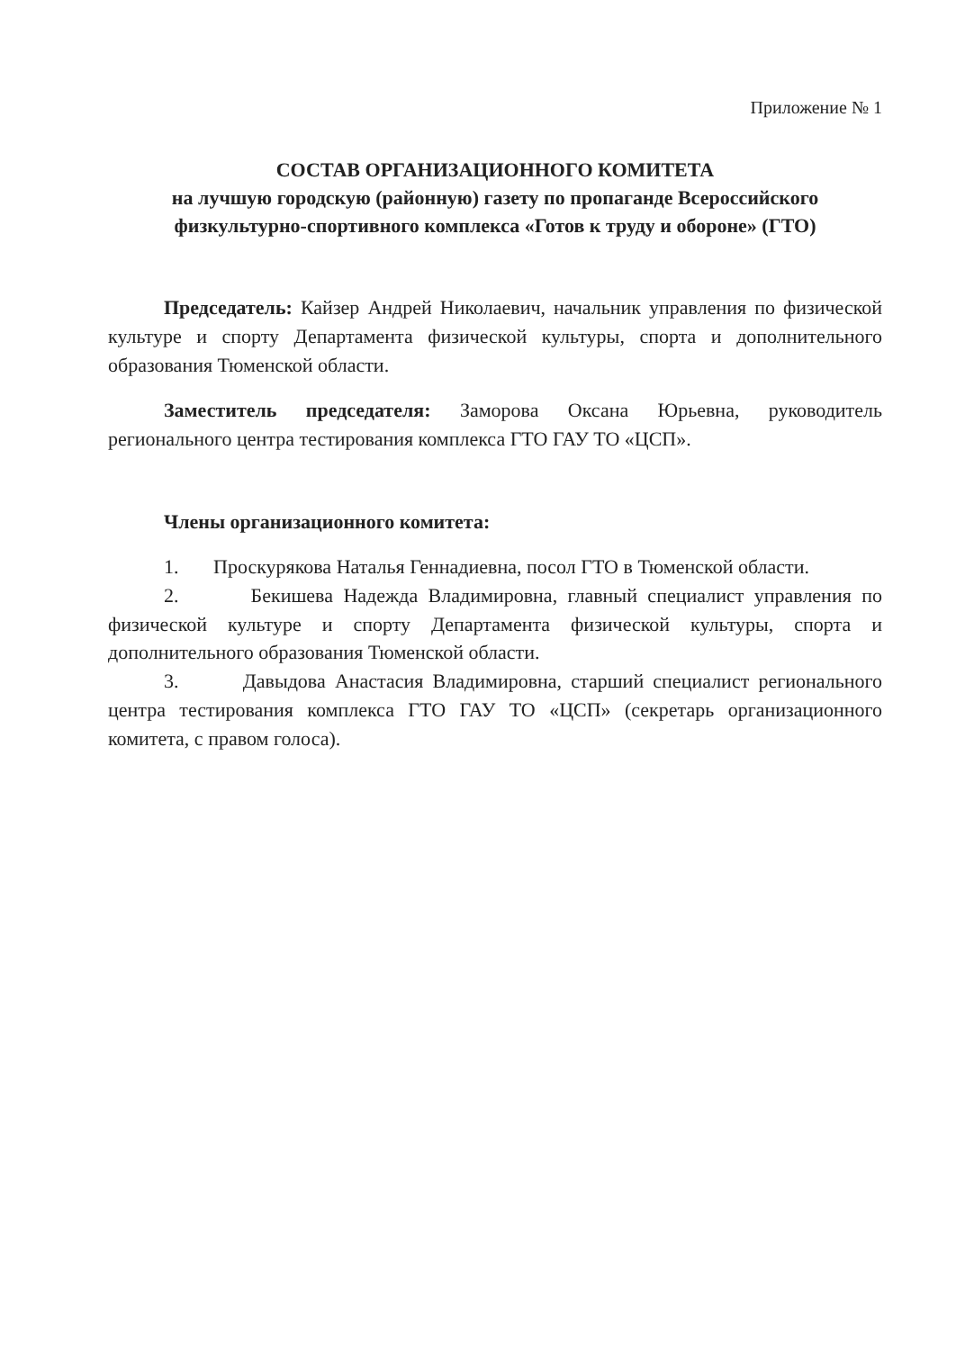Приложение № 1
СОСТАВ ОРГАНИЗАЦИОННОГО КОМИТЕТА
на лучшую городскую (районную) газету по пропаганде Всероссийского физкультурно-спортивного комплекса «Готов к труду и обороне» (ГТО)
Председатель: Кайзер Андрей Николаевич, начальник управления по физической культуре и спорту Департамента физической культуры, спорта и дополнительного образования Тюменской области.
Заместитель председателя: Заморова Оксана Юрьевна, руководитель регионального центра тестирования комплекса ГТО ГАУ ТО «ЦСП».
Члены организационного комитета:
1. Проскурякова Наталья Геннадиевна, посол ГТО в Тюменской области.
2. Бекишева Надежда Владимировна, главный специалист управления по физической культуре и спорту Департамента физической культуры, спорта и дополнительного образования Тюменской области.
3. Давыдова Анастасия Владимировна, старший специалист регионального центра тестирования комплекса ГТО ГАУ ТО «ЦСП» (секретарь организационного комитета, с правом голоса).